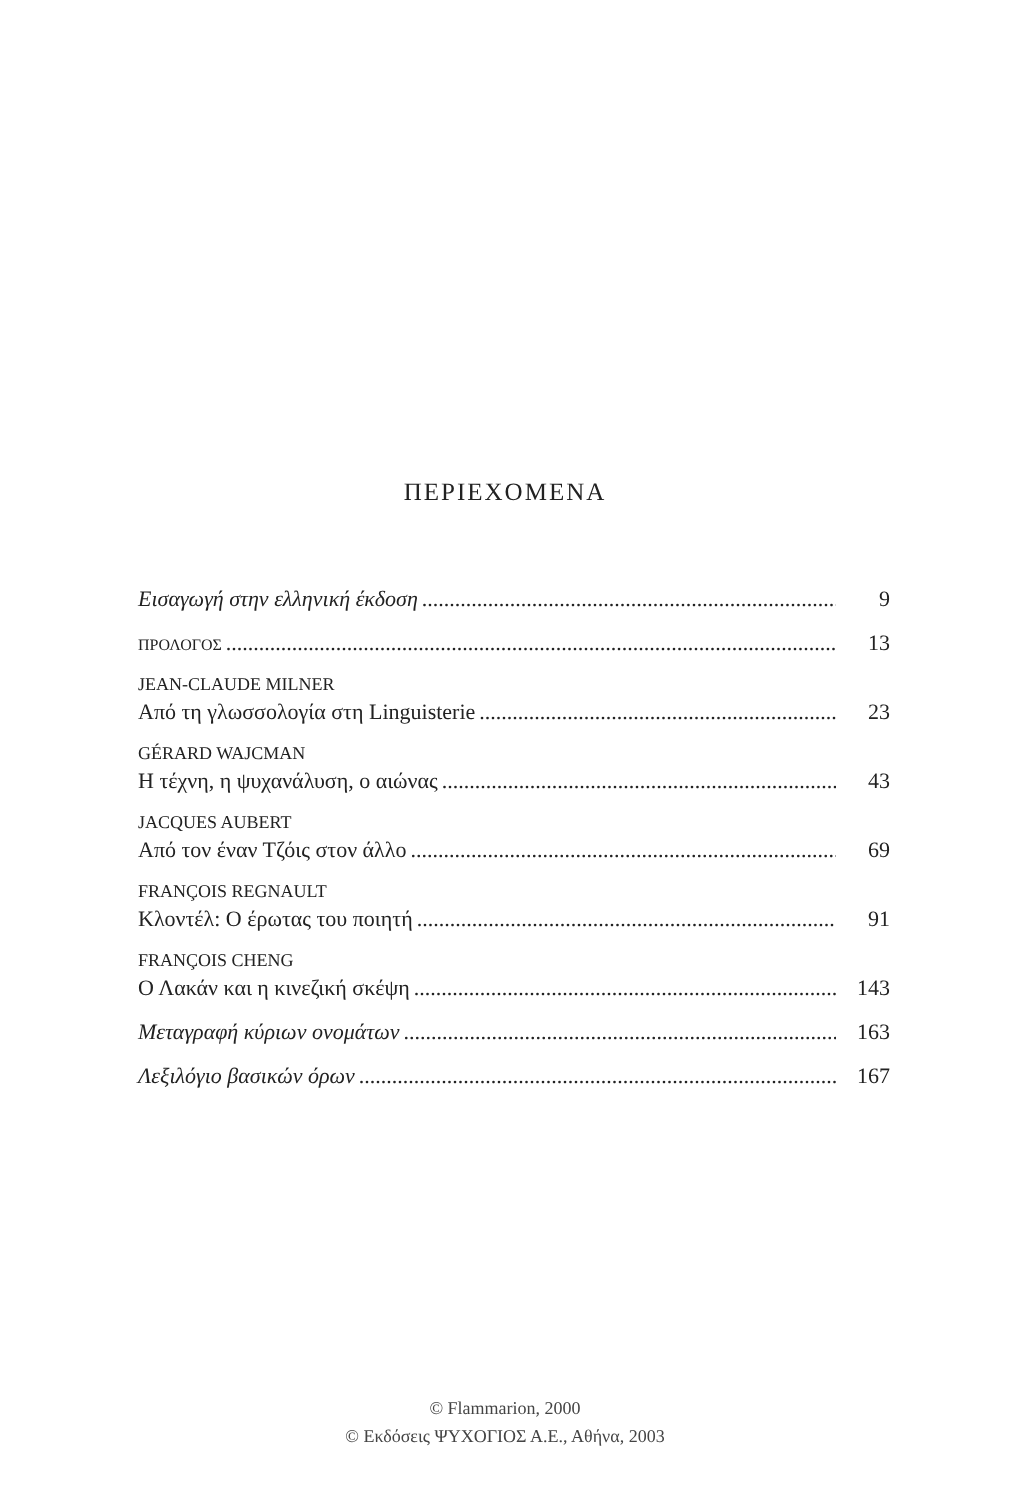ΠΕΡΙΕΧΟΜΕΝΑ
Εισαγωγή στην ελληνική έκδοση 9
ΠΡΟΛΟΓΟΣ 13
JEAN-CLAUDE MILNER
Από τη γλωσσολογία στη Linguisterie 23
GÉRARD WAJCMAN
Η τέχνη, η ψυχανάλυση, ο αιώνας 43
JACQUES AUBERT
Από τον έναν Τζόις στον άλλο 69
FRANÇOIS REGNAULT
Κλοντέλ: Ο έρωτας του ποιητή 91
FRANÇOIS CHENG
Ο Λακάν και η κινεζική σκέψη 143
Μεταγραφή κύριων ονομάτων 163
Λεξιλόγιο βασικών όρων 167
© Flammarion, 2000
© Εκδόσεις ΨΥΧΟΓΙΟΣ Α.Ε., Αθήνα, 2003